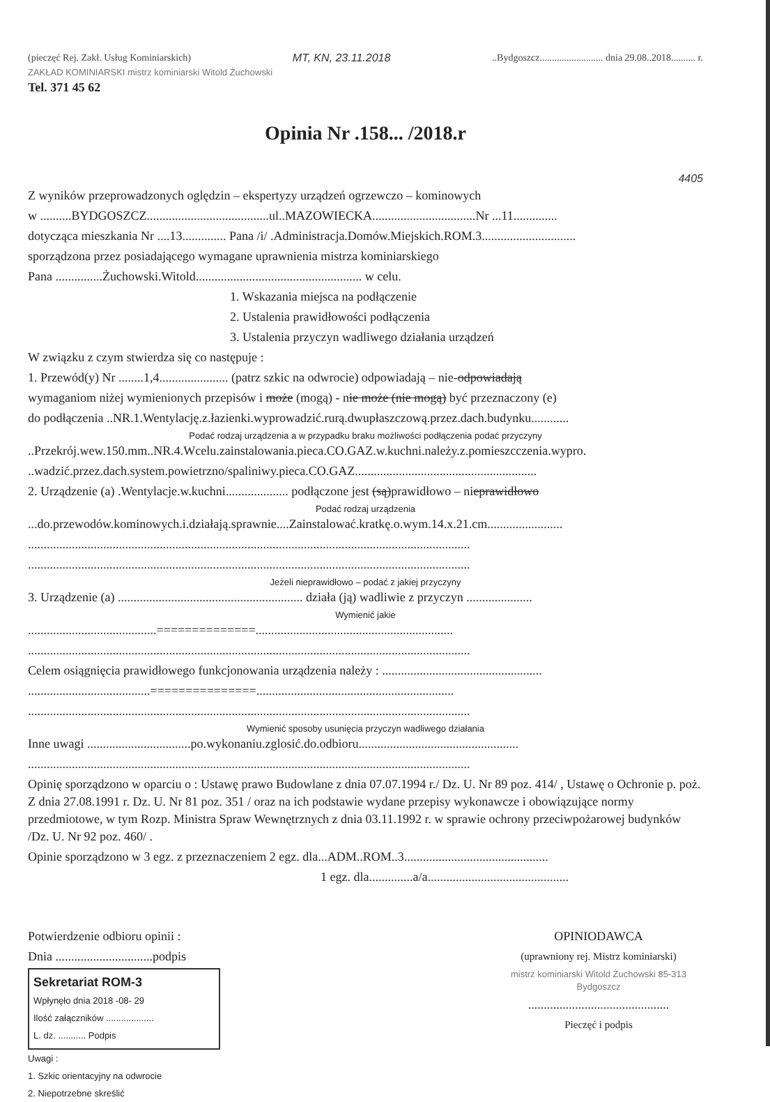(pieczęć Rej. Zakł. Usług Kominiarskich) MT, KN, 23.11.2018..Bydgoszcz.......................... dnia 29.08..2018.......... r.
ZAKŁAD KOMINIARSKI mistrz kominiarski Witold Żuchowski
Tel. 371 45 62
Opinia Nr .158... /2018.r
4405
Z wyników przeprowadzonych oględzin – ekspertyzy urządzeń ogrzewczo – kominowych
w ..........BYDGOSZCZ.......................................ul..MAZOWIECKA.................................Nr ...11..............
dotycząca mieszkania Nr ....13.............. Pana /i/ .Administracja.Domów.Miejskich.ROM.3..............................
sporządzona przez posiadającego wymagane uprawnienia mistrza kominiarskiego
Pana ...............Żuchowski.Witold..................................................... w celu.
1. Wskazania miejsca na podłączenie
2. Ustalenia prawidłowości podłączenia
3. Ustalenia przyczyn wadliwego działania urządzeń
W związku z czym stwierdza się co następuje :
1. Przewód(y) Nr ........1,4...................... (patrz szkic na odwrocie) odpowiadają – nie-odpowiadają
wymaganiom niżej wymienionych przepisów i może (mogą) - nie może (nie mogą) być przeznaczony (e)
do podłączenia ..NR.1.Wentylację.z.łazienki.wyprowadzić.rurą.dwupłaszczową.przez.dach.budynku............
Podać rodzaj urządzenia a w przypadku braku możliwości podłączenia podać przyczyny
..Przekrój.wew.150.mm..NR.4.Wcelu.zainstalowania.pieca.CO.GAZ.w.kuchni.należy.z.pomieszcczenia.wypro.
..wadzić.przez.dach.system.powietrzno/spaliniwy.pieca.CO.GAZ..........................................................
2. Urządzenie (a) .Wentylacje.w.kuchni.................... podłączone jest (są)prawidłowo – nieprawidłowo
Podać rodzaj urządzenia
...do.przewodów.kominowych.i.działają.sprawnie....Zainstalować.kratkę.o.wym.14.x.21.cm........................
.............................................................................................................................................
.............................................................................................................................................
Jeżeli nieprawidłowo – podać z jakiej przyczyny
3. Urządzenie (a) ........................................................... działa (ją) wadliwie z przyczyn .....................
Wymienić jakie
.........................................==============...............................................................
.............................................................................................................................................
Celem osiągnięcia prawidłowego funkcjonowania urządzenia należy : ...................................................
.......................................===============...............................................................
.............................................................................................................................................
Wymienić sposoby usunięcia przyczyn wadliwego działania
Inne uwagi .................................po.wykonaniu.zglosić.do.odbioru...................................................
.............................................................................................................................................
Opinię sporządzono w oparciu o : Ustawę prawo Budowlane z dnia 07.07.1994 r./ Dz. U. Nr 89 poz. 414/ , Ustawę o Ochronie p. poż. Z dnia 27.08.1991 r. Dz. U. Nr 81 poz. 351 / oraz na ich podstawie wydane przepisy wykonawcze i obowiązujące normy przedmiotowe, w tym Rozp. Ministra Spraw Wewnętrznych z dnia 03.11.1992 r. w sprawie ochrony przeciwpożarowej budynków /Dz. U. Nr 92 poz. 460/ .
Opinie sporządzono w 3 egz. z przeznaczeniem 2 egz. dla...ADM..ROM..3..............................................
1 egz. dla..............a/a.............................................
Potwierdzenie odbioru opinii :
Dnia ...............................podpis
Sekretariat ROM-3
Wpłynęło dnia 2018 -08- 29
Ilość załączników ...................
L. dz. ........... Podpis
Uwagi :
1. Szkic orientacyjny na odwrocie
2. Niepotrzebne skreślić
OPINIODAWCA
(uprawniony rej. Mistrz kominiarski)
mistrz kominiarski Witold Żuchowski 85-313 Bydgoszcz
.............................................
Pieczęć i podpis